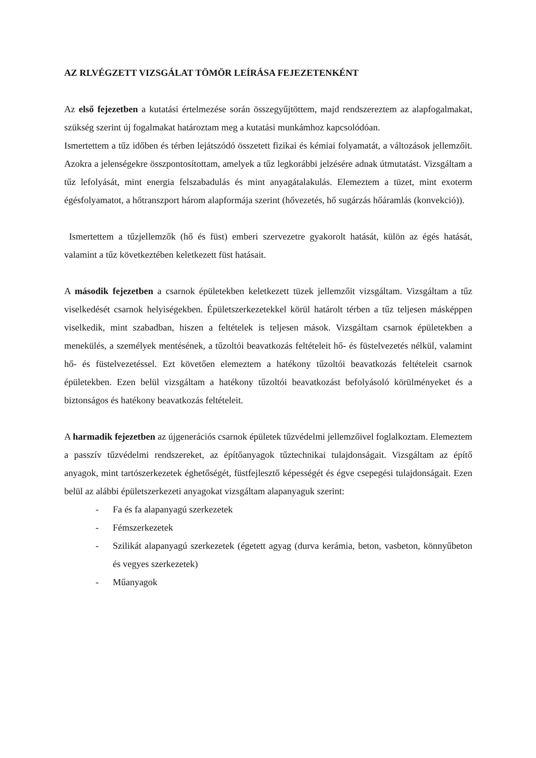AZ RLVÉGZETT VIZSGÁLAT TÖMÖR LEÍRÁSA FEJEZETENKÉNT
Az első fejezetben a kutatási értelmezése során összegyűjtöttem, majd rendszereztem az alapfogalmakat, szükség szerint új fogalmakat határoztam meg a kutatási munkámhoz kapcsolódóan.
Ismertettem a tűz időben és térben lejátszódó összetett fizikai és kémiai folyamatát, a változások jellemzőit. Azokra a jelenségekre összpontosítottam, amelyek a tűz legkorábbi jelzésére adnak útmutatást. Vizsgáltam a tűz lefolyását, mint energia felszabadulás és mint anyagátalakulás. Elemeztem a tüzet, mint exoterm égésfolyamatot, a hőtranszport három alapformája szerint (hővezetés, hő sugárzás hőáramlás (konvekció)).
Ismertettem a tűzjellemzők (hő és füst) emberi szervezetre gyakorolt hatását, külön az égés hatását, valamint a tűz következtében keletkezett füst hatásait.
A második fejezetben a csarnok épületekben keletkezett tüzek jellemzőit vizsgáltam. Vizsgáltam a tűz viselkedését csarnok helyiségekben. Épületszerkezetekkel körül határolt térben a tűz teljesen másképpen viselkedik, mint szabadban, hiszen a feltételek is teljesen mások. Vizsgáltam csarnok épületekben a menekülés, a személyek mentésének, a tűzoltói beavatkozás feltételeit hő- és füstelvezetés nélkül, valamint hő- és füstelvezetéssel. Ezt követően elemeztem a hatékony tűzoltói beavatkozás feltételeit csarnok épületekben. Ezen belül vizsgáltam a hatékony tűzoltói beavatkozást befolyásoló körülményeket és a biztonságos és hatékony beavatkozás feltételeit.
A harmadik fejezetben az újgenerációs csarnok épületek tűzvédelmi jellemzőivel foglalkoztam. Elemeztem a passzív tűzvédelmi rendszereket, az építőanyagok tűztechnikai tulajdonságait. Vizsgáltam az építő anyagok, mint tartószerkezetek éghetőségét, füstfejlesztő képességét és égve csepegési tulajdonságait. Ezen belül az alábbi épületszerkezeti anyagokat vizsgáltam alapanyaguk szerint:
- Fa és fa alapanyagú szerkezetek
- Fémszerkezetek
- Szilikát alapanyagú szerkezetek (égetett agyag (durva kerámia, beton, vasbeton, könnyűbeton és vegyes szerkezetek)
- Műanyagok